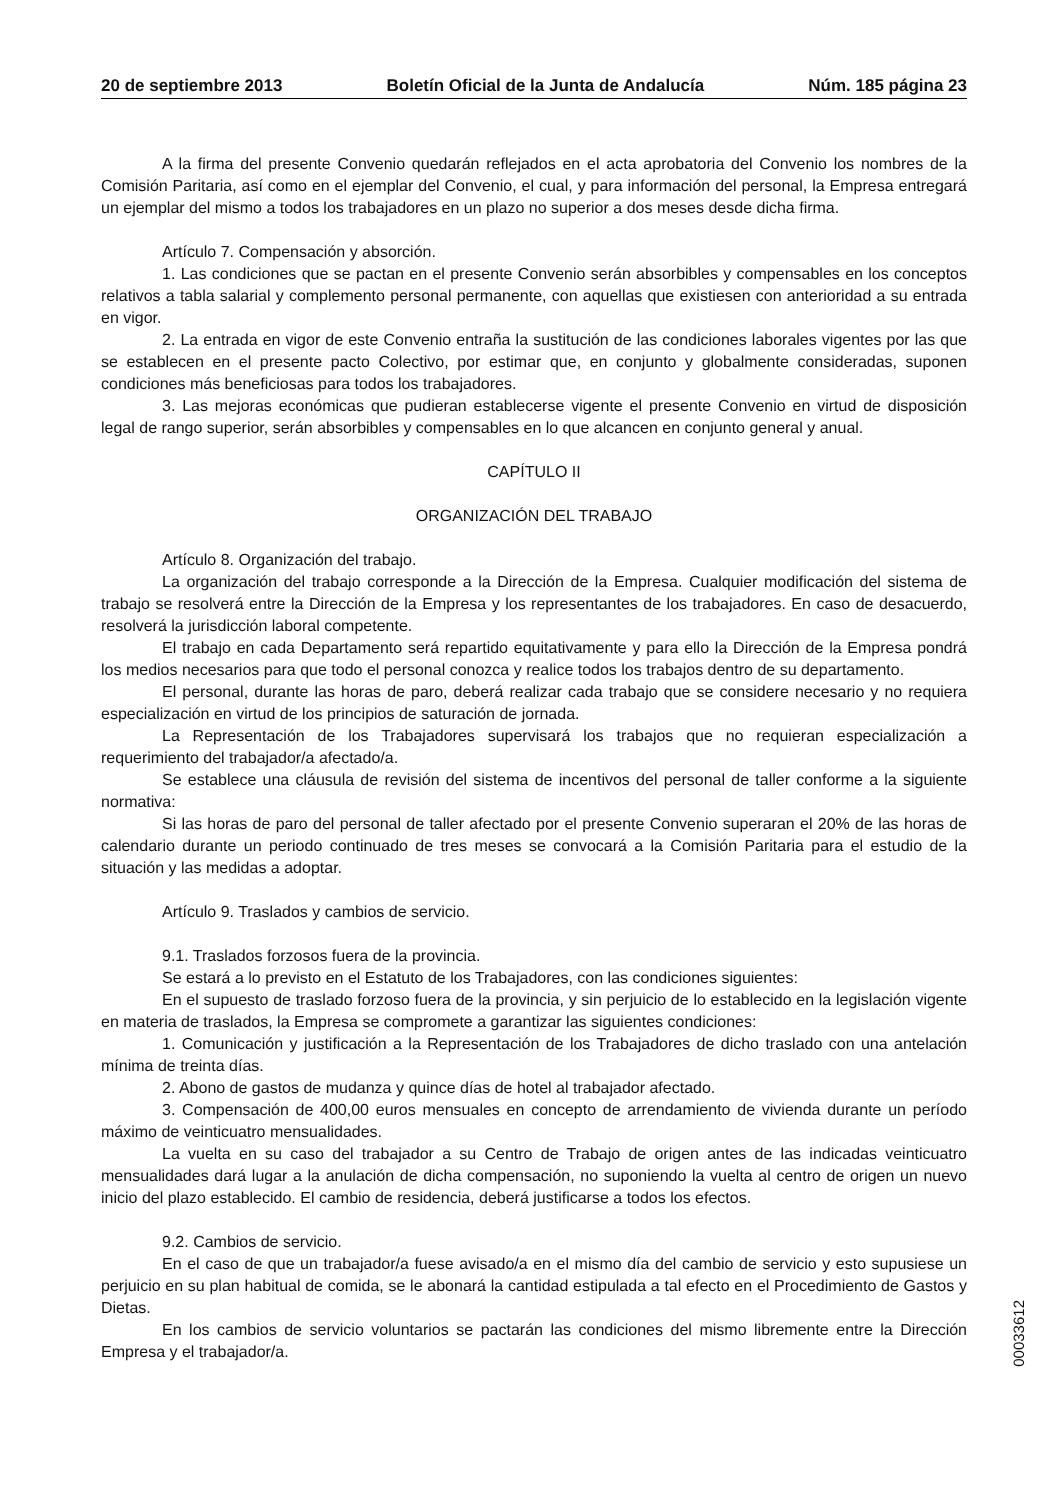20 de septiembre 2013 Boletín Oficial de la Junta de Andalucía Núm. 185 página 23
A la firma del presente Convenio quedarán reflejados en el acta aprobatoria del Convenio los nombres de la Comisión Paritaria, así como en el ejemplar del Convenio, el cual, y para información del personal, la Empresa entregará un ejemplar del mismo a todos los trabajadores en un plazo no superior a dos meses desde dicha firma.
Artículo 7. Compensación y absorción.
1. Las condiciones que se pactan en el presente Convenio serán absorbibles y compensables en los conceptos relativos a tabla salarial y complemento personal permanente, con aquellas que existiesen con anterioridad a su entrada en vigor.
2. La entrada en vigor de este Convenio entraña la sustitución de las condiciones laborales vigentes por las que se establecen en el presente pacto Colectivo, por estimar que, en conjunto y globalmente consideradas, suponen condiciones más beneficiosas para todos los trabajadores.
3. Las mejoras económicas que pudieran establecerse vigente el presente Convenio en virtud de disposición legal de rango superior, serán absorbibles y compensables en lo que alcancen en conjunto general y anual.
CAPÍTULO II
ORGANIZACIÓN DEL TRABAJO
Artículo 8. Organización del trabajo.
La organización del trabajo corresponde a la Dirección de la Empresa. Cualquier modificación del sistema de trabajo se resolverá entre la Dirección de la Empresa y los representantes de los trabajadores. En caso de desacuerdo, resolverá la jurisdicción laboral competente.
El trabajo en cada Departamento será repartido equitativamente y para ello la Dirección de la Empresa pondrá los medios necesarios para que todo el personal conozca y realice todos los trabajos dentro de su departamento.
El personal, durante las horas de paro, deberá realizar cada trabajo que se considere necesario y no requiera especialización en virtud de los principios de saturación de jornada.
La Representación de los Trabajadores supervisará los trabajos que no requieran especialización a requerimiento del trabajador/a afectado/a.
Se establece una cláusula de revisión del sistema de incentivos del personal de taller conforme a la siguiente normativa:
Si las horas de paro del personal de taller afectado por el presente Convenio superaran el 20% de las horas de calendario durante un periodo continuado de tres meses se convocará a la Comisión Paritaria para el estudio de la situación y las medidas a adoptar.
Artículo 9. Traslados y cambios de servicio.
9.1. Traslados forzosos fuera de la provincia.
Se estará a lo previsto en el Estatuto de los Trabajadores, con las condiciones siguientes:
En el supuesto de traslado forzoso fuera de la provincia, y sin perjuicio de lo establecido en la legislación vigente en materia de traslados, la Empresa se compromete a garantizar las siguientes condiciones:
1. Comunicación y justificación a la Representación de los Trabajadores de dicho traslado con una antelación mínima de treinta días.
2. Abono de gastos de mudanza y quince días de hotel al trabajador afectado.
3. Compensación de 400,00 euros mensuales en concepto de arrendamiento de vivienda durante un período máximo de veinticuatro mensualidades.
La vuelta en su caso del trabajador a su Centro de Trabajo de origen antes de las indicadas veinticuatro mensualidades dará lugar a la anulación de dicha compensación, no suponiendo la vuelta al centro de origen un nuevo inicio del plazo establecido. El cambio de residencia, deberá justificarse a todos los efectos.
9.2. Cambios de servicio.
En el caso de que un trabajador/a fuese avisado/a en el mismo día del cambio de servicio y esto supusiese un perjuicio en su plan habitual de comida, se le abonará la cantidad estipulada a tal efecto en el Procedimiento de Gastos y Dietas.
En los cambios de servicio voluntarios se pactarán las condiciones del mismo libremente entre la Dirección Empresa y el trabajador/a.
00033612